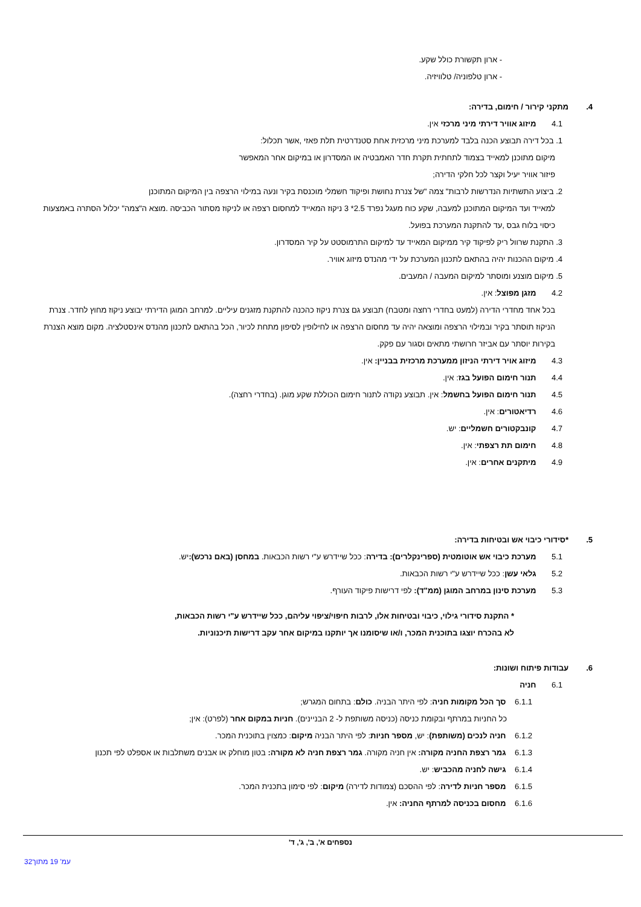- ארון תקשורת כולל שקע.
- ארון טלפוניה/ טלוויזיה.
4. מתקני קירור / חימום, בדירה:
4.1 מיזוג אוויר דירתי מיני מרכזי אין.
1. בכל דירה תבוצע הכנה בלבד למערכת מיני מרכזית אחת סטנדרטית תלת פאזי ,אשר תכלול:
מיקום מתוכנן למאייד בצמוד לתחתית תקרת חדר האמבטיה או המסדרון או במיקום אחר המאפשר
פיזור אוויר יעיל וקצר לכל חלקי הדירה;
2. ביצוע התשתיות הנדרשות לרבות" צמה "של צנרת נחושת ופיקוד חשמלי מוכנסת בקיר ונעה במילוי הרצפה בין המיקום המתוכנן
למאייד ועד המיקום המתוכנן למעבה, שקע כוח מעגל נפרד 2.5* 3 ניקוז המאייד למחסום רצפה או לניקוז מסתור הכביסה .מוצא ה"צמה" יכלול הסתרה באמצעות כיסוי בלוח גבס ,עד להתקנת המערכת בפועל.
3. התקנת שרוול ריק לפיקוד קיר ממיקום המאייד עד למיקום התרמוסטט על קיר המסדרון.
4. מיקום ההכנות יהיה בהתאם לתכנון המערכת על ידי מהנדס מיזוג אוויר.
5. מיקום מוצנע ומוסתר למיקום המעבה / המעבים.
4.2 מזגן מפוצל: אין.
בכל אחד מחדרי הדירה (למעט בחדרי רחצה ומטבח) תבוצע גם צנרת ניקוז כהכנה להתקנת מזגנים עיליים. למרחב המוגן הדירתי יבוצע ניקוז מחוץ לחדר. צנרת הניקוז תוסתר בקיר ובמילוי הרצפה ומוצאה יהיה עד מחסום הרצפה או לחילופין לסיפון מתחת לכיור, הכל בהתאם לתכנון מהנדס אינסטלציה. מקום מוצא הצנרת בקירות יוסתר עם אביזר חרושתי מתאים וסגור עם פקק.
4.3 מיזוג אויר דירתי הניזון ממערכת מרכזית בבניין: אין.
4.4 תנור חימום הפועל בגז: אין.
4.5 תנור חימום הפועל בחשמל: אין. תבוצע נקודה לתנור חימום הכוללת שקע מוגן. (בחדרי רחצה).
4.6 רדיאטורים: אין.
4.7 קונבקטורים חשמליים: יש.
4.8 חימום תת רצפתי: אין.
4.9 מיתקנים אחרים: אין.
5. *סידורי כיבוי אש ובטיחות בדירה:
5.1 מערכת כיבוי אש אוטומטית (ספרינקלרים): בדירה: ככל שיידרש ע"י רשות הכבאות. במחסן (באם נרכש): יש.
5.2 גלאי עשן: ככל שיידרש ע"י רשות הכבאות.
5.3 מערכת סינון במרחב המוגן (ממ"ד): לפי דרישות פיקוד העורף.
* התקנת סידורי גילוי, כיבוי ובטיחות אלו, לרבות חיפוי/ציפוי עליהם, ככל שיידרש ע"י רשות הכבאות,
לא בהכרח יוצגו בתוכנית המכר, ו/או שיסומנו אך יותקנו במיקום אחר עקב דרישות תיכנוניות.
6. עבודות פיתוח ושונות:
6.1 חניה
6.1.1 סך הכל מקומות חניה: לפי היתר הבניה. כולם: בתחום המגרש;
כל החניות במרתף ובקומת כניסה (כניסה משותפת ל- 2 הבניינים). חניות במקום אחר (לפרט): אין;
6.1.2 חניה לנכים (משותפת): יש, מספר חניות: לפי היתר הבניה מיקום: כמצוין בתוכנית המכר.
6.1.3 גמר רצפת החניה מקורה: אין חניה מקורה. גמר רצפת חניה לא מקורה: בטון מוחלק או אבנים משתלבות או אספלט לפי תכנון
6.1.4 גישה לחניה מהכביש: יש.
6.1.5 מספר חניות לדירה: לפי ההסכם (צמודות לדירה) מיקום: לפי סימון בתכנית המכר.
6.1.6 מחסום בכניסה למרתף החניה: אין.
נספחים א', ב', ג', ד'
עמ' 19 מתוך32